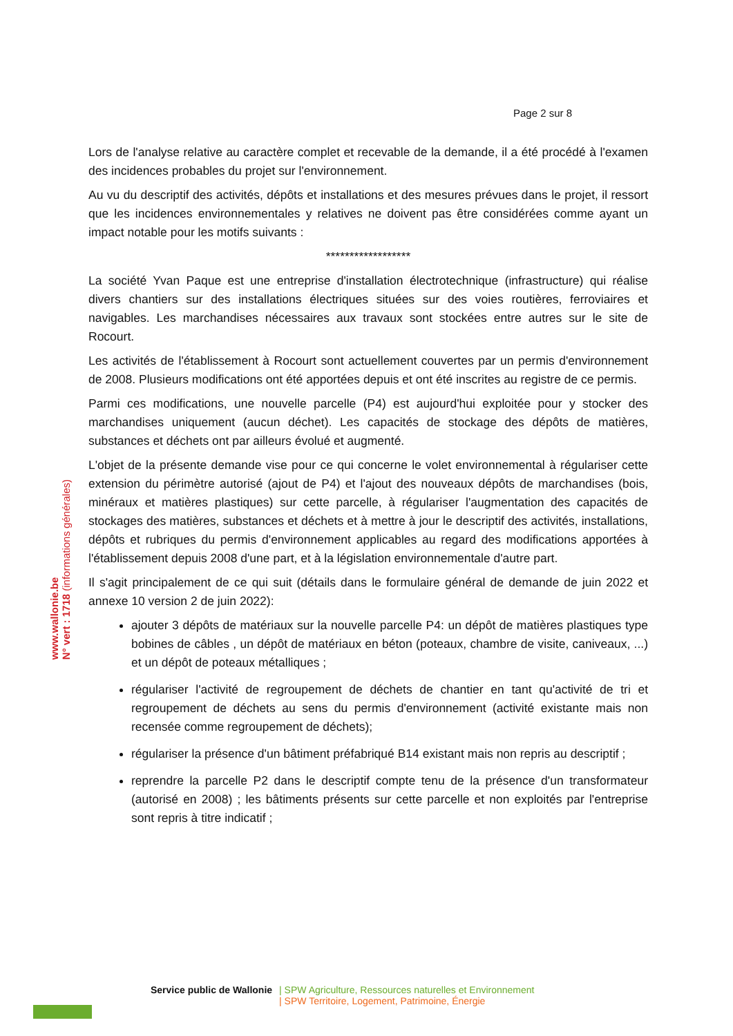www.wallonie.be
N° vert : 1718 (informations générales)
Page 2 sur 8
Lors de l'analyse relative au caractère complet et recevable de la demande, il a été procédé à l'examen des incidences probables du projet sur l'environnement.
Au vu du descriptif des activités, dépôts et installations et des mesures prévues dans le projet, il ressort que les incidences environnementales y relatives ne doivent pas être considérées comme ayant un impact notable pour les motifs suivants :
******************
La société Yvan Paque est une entreprise d'installation électrotechnique (infrastructure) qui réalise divers chantiers sur des installations électriques situées sur des voies routières, ferroviaires et navigables. Les marchandises nécessaires aux travaux sont stockées entre autres sur le site de Rocourt.
Les activités de l'établissement à Rocourt sont actuellement couvertes par un permis d'environnement de 2008. Plusieurs modifications ont été apportées depuis et ont été inscrites au registre de ce permis.
Parmi ces modifications, une nouvelle parcelle (P4) est aujourd'hui exploitée pour y stocker des marchandises uniquement (aucun déchet). Les capacités de stockage des dépôts de matières, substances et déchets ont par ailleurs évolué et augmenté.
L'objet de la présente demande vise pour ce qui concerne le volet environnemental à régulariser cette extension du périmètre autorisé (ajout de P4) et l'ajout des nouveaux dépôts de marchandises (bois, minéraux et matières plastiques) sur cette parcelle, à régulariser l'augmentation des capacités de stockages des matières, substances et déchets et à mettre à jour le descriptif des activités, installations, dépôts et rubriques du permis d'environnement applicables au regard des modifications apportées à l'établissement depuis 2008 d'une part, et à la législation environnementale d'autre part.
Il s'agit principalement de ce qui suit (détails dans le formulaire général de demande de juin 2022 et annexe 10 version 2 de juin 2022):
ajouter 3 dépôts de matériaux sur la nouvelle parcelle P4: un dépôt de matières plastiques type bobines de câbles , un dépôt de matériaux en béton (poteaux, chambre de visite, caniveaux, ...) et un dépôt de poteaux métalliques ;
régulariser l'activité de regroupement de déchets de chantier en tant qu'activité de tri et regroupement de déchets au sens du permis d'environnement (activité existante mais non recensée comme regroupement de déchets);
régulariser la présence d'un bâtiment préfabriqué B14 existant mais non repris au descriptif ;
reprendre la parcelle P2 dans le descriptif compte tenu de la présence d'un transformateur (autorisé en 2008) ; les bâtiments présents sur cette parcelle et non exploités par l'entreprise sont repris à titre indicatif ;
Service public de Wallonie | SPW Agriculture, Ressources naturelles et Environnement
| SPW Territoire, Logement, Patrimoine, Énergie